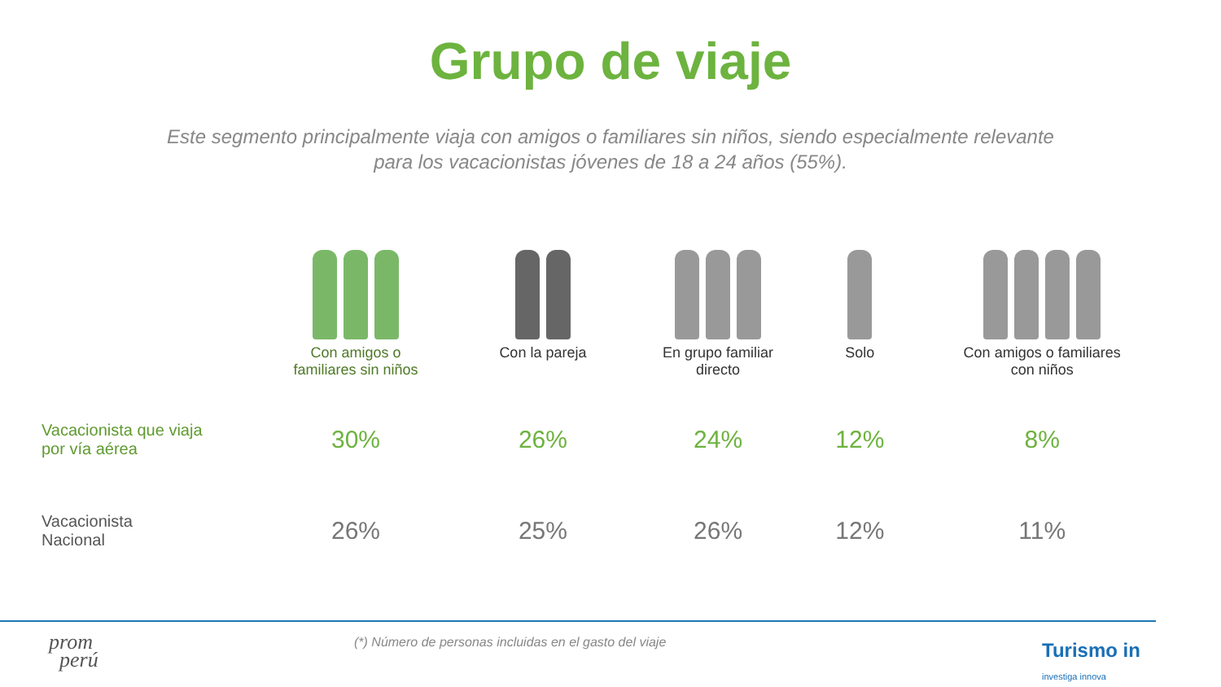Grupo de viaje
Este segmento principalmente viaja con amigos o familiares sin niños, siendo especialmente relevante para los vacacionistas jóvenes de 18 a 24 años (55%).
| | Con amigos o familiares sin niños | Con la pareja | En grupo familiar directo | Solo | Con amigos o familiares con niños |
| Vacacionista que viaja por vía aérea | 30% | 26% | 24% | 12% | 8% |
| Vacacionista Nacional | 26% | 25% | 26% | 12% | 11% |
(*) Número de personas incluidas en el gasto del viaje
prom
perú
Turismo in
investiga innova